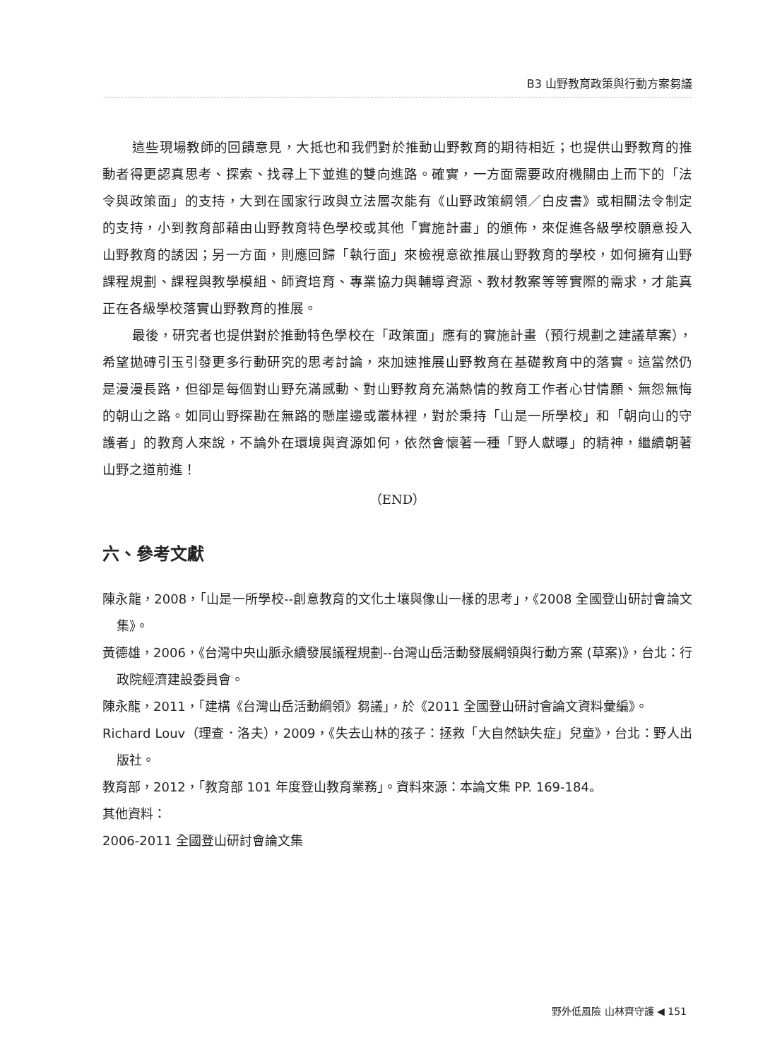B3 山野教育政策與行動方案芻議
這些現場教師的回饋意見，大抵也和我們對於推動山野教育的期待相近；也提供山野教育的推動者得更認真思考、探索、找尋上下並進的雙向進路。確實，一方面需要政府機關由上而下的「法令與政策面」的支持，大到在國家行政與立法層次能有《山野政策綱領／白皮書》或相關法令制定的支持，小到教育部藉由山野教育特色學校或其他「實施計畫」的頒佈，來促進各級學校願意投入山野教育的誘因；另一方面，則應回歸「執行面」來檢視意欲推展山野教育的學校，如何擁有山野課程規劃、課程與教學模組、師資培育、專業協力與輔導資源、教材教案等等實際的需求，才能真正在各級學校落實山野教育的推展。
最後，研究者也提供對於推動特色學校在「政策面」應有的實施計畫（預行規劃之建議草案），希望拋磚引玉引發更多行動研究的思考討論，來加速推展山野教育在基礎教育中的落實。這當然仍是漫漫長路，但卻是每個對山野充滿感動、對山野教育充滿熱情的教育工作者心甘情願、無怨無悔的朝山之路。如同山野探勘在無路的懸崖邊或叢林裡，對於秉持「山是一所學校」和「朝向山的守護者」的教育人來說，不論外在環境與資源如何，依然會懷著一種「野人獻曝」的精神，繼續朝著山野之道前進！
（END）
六、參考文獻
陳永龍，2008，「山是一所學校--創意教育的文化土壤與像山一樣的思考」，《2008 全國登山研討會論文集》。
黃德雄，2006，《台灣中央山脈永續發展議程規劃--台灣山岳活動發展綱領與行動方案 (草案)》，台北：行政院經濟建設委員會。
陳永龍，2011，「建構《台灣山岳活動綱領》芻議」，於《2011 全國登山研討會論文資料彙編》。
Richard Louv（理查．洛夫），2009，《失去山林的孩子：拯救「大自然缺失症」兒童》，台北：野人出版社。
教育部，2012，「教育部 101 年度登山教育業務」。資料來源：本論文集 PP. 169-184。
其他資料：
2006-2011 全國登山研討會論文集
野外低風險 山林齊守護 ◀ 151